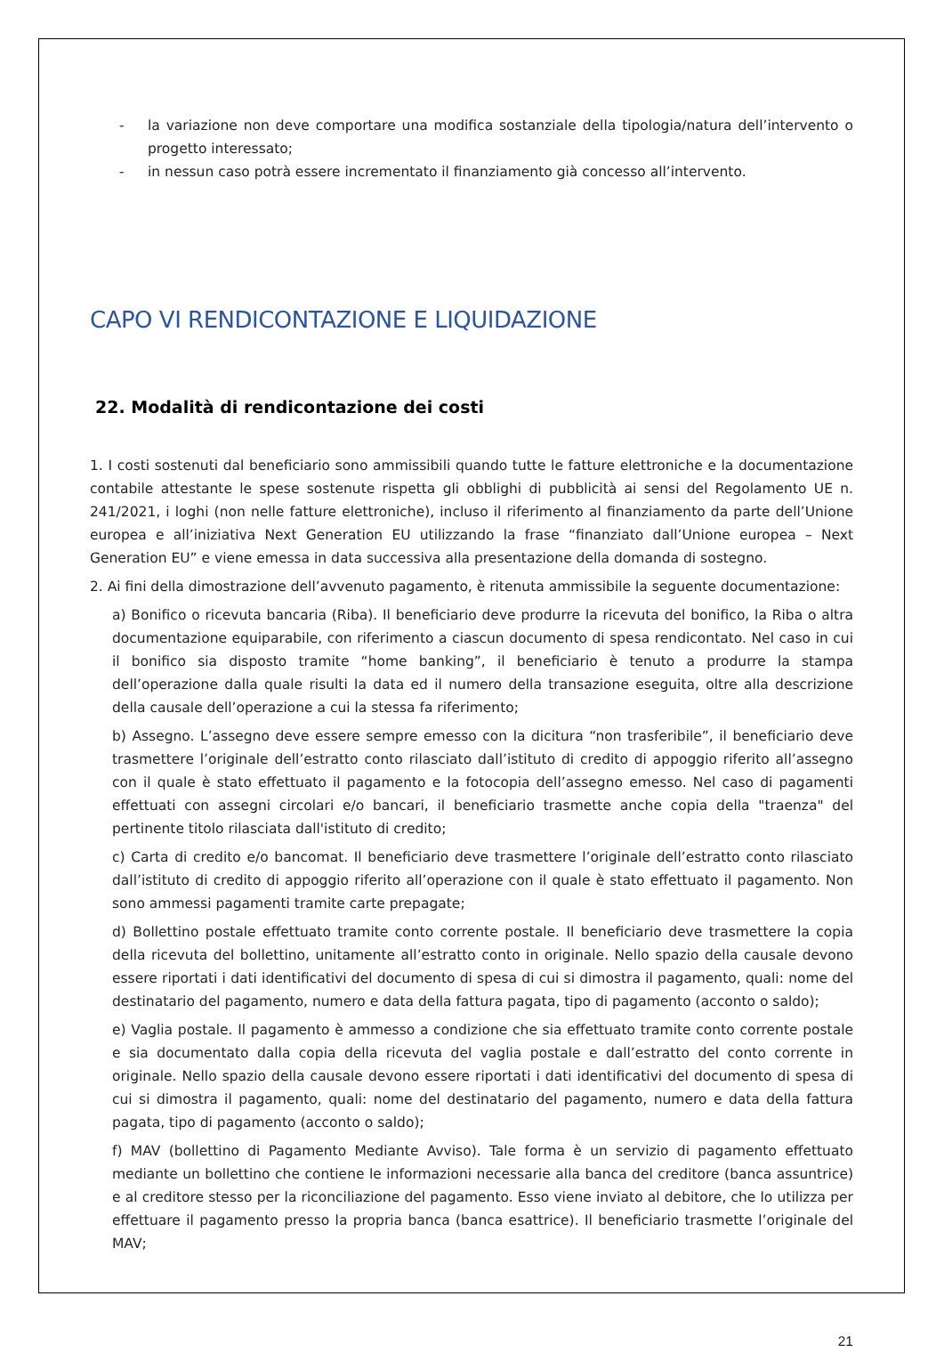- la variazione non deve comportare una modifica sostanziale della tipologia/natura dell’intervento o progetto interessato;
- in nessun caso potrà essere incrementato il finanziamento già concesso all’intervento.
CAPO VI RENDICONTAZIONE E LIQUIDAZIONE
22. Modalità di rendicontazione dei costi
1. I costi sostenuti dal beneficiario sono ammissibili quando tutte le fatture elettroniche e la documentazione contabile attestante le spese sostenute rispetta gli obblighi di pubblicità ai sensi del Regolamento UE n. 241/2021, i loghi (non nelle fatture elettroniche), incluso il riferimento al finanziamento da parte dell’Unione europea e all’iniziativa Next Generation EU utilizzando la frase “finanziato dall’Unione europea – Next Generation EU” e viene emessa in data successiva alla presentazione della domanda di sostegno.
2. Ai fini della dimostrazione dell’avvenuto pagamento, è ritenuta ammissibile la seguente documentazione:
a) Bonifico o ricevuta bancaria (Riba). Il beneficiario deve produrre la ricevuta del bonifico, la Riba o altra documentazione equiparabile, con riferimento a ciascun documento di spesa rendicontato. Nel caso in cui il bonifico sia disposto tramite “home banking”, il beneficiario è tenuto a produrre la stampa dell’operazione dalla quale risulti la data ed il numero della transazione eseguita, oltre alla descrizione della causale dell’operazione a cui la stessa fa riferimento;
b) Assegno. L’assegno deve essere sempre emesso con la dicitura “non trasferibile”, il beneficiario deve trasmettere l’originale dell’estratto conto rilasciato dall’istituto di credito di appoggio riferito all’assegno con il quale è stato effettuato il pagamento e la fotocopia dell’assegno emesso. Nel caso di pagamenti effettuati con assegni circolari e/o bancari, il beneficiario trasmette anche copia della "traenza" del pertinente titolo rilasciata dall'istituto di credito;
c) Carta di credito e/o bancomat. Il beneficiario deve trasmettere l’originale dell’estratto conto rilasciato dall’istituto di credito di appoggio riferito all’operazione con il quale è stato effettuato il pagamento. Non sono ammessi pagamenti tramite carte prepagate;
d) Bollettino postale effettuato tramite conto corrente postale. Il beneficiario deve trasmettere la copia della ricevuta del bollettino, unitamente all’estratto conto in originale. Nello spazio della causale devono essere riportati i dati identificativi del documento di spesa di cui si dimostra il pagamento, quali: nome del destinatario del pagamento, numero e data della fattura pagata, tipo di pagamento (acconto o saldo);
e) Vaglia postale. Il pagamento è ammesso a condizione che sia effettuato tramite conto corrente postale e sia documentato dalla copia della ricevuta del vaglia postale e dall’estratto del conto corrente in originale. Nello spazio della causale devono essere riportati i dati identificativi del documento di spesa di cui si dimostra il pagamento, quali: nome del destinatario del pagamento, numero e data della fattura pagata, tipo di pagamento (acconto o saldo);
f) MAV (bollettino di Pagamento Mediante Avviso). Tale forma è un servizio di pagamento effettuato mediante un bollettino che contiene le informazioni necessarie alla banca del creditore (banca assuntrice) e al creditore stesso per la riconciliazione del pagamento. Esso viene inviato al debitore, che lo utilizza per effettuare il pagamento presso la propria banca (banca esattrice). Il beneficiario trasmette l’originale del MAV;
21